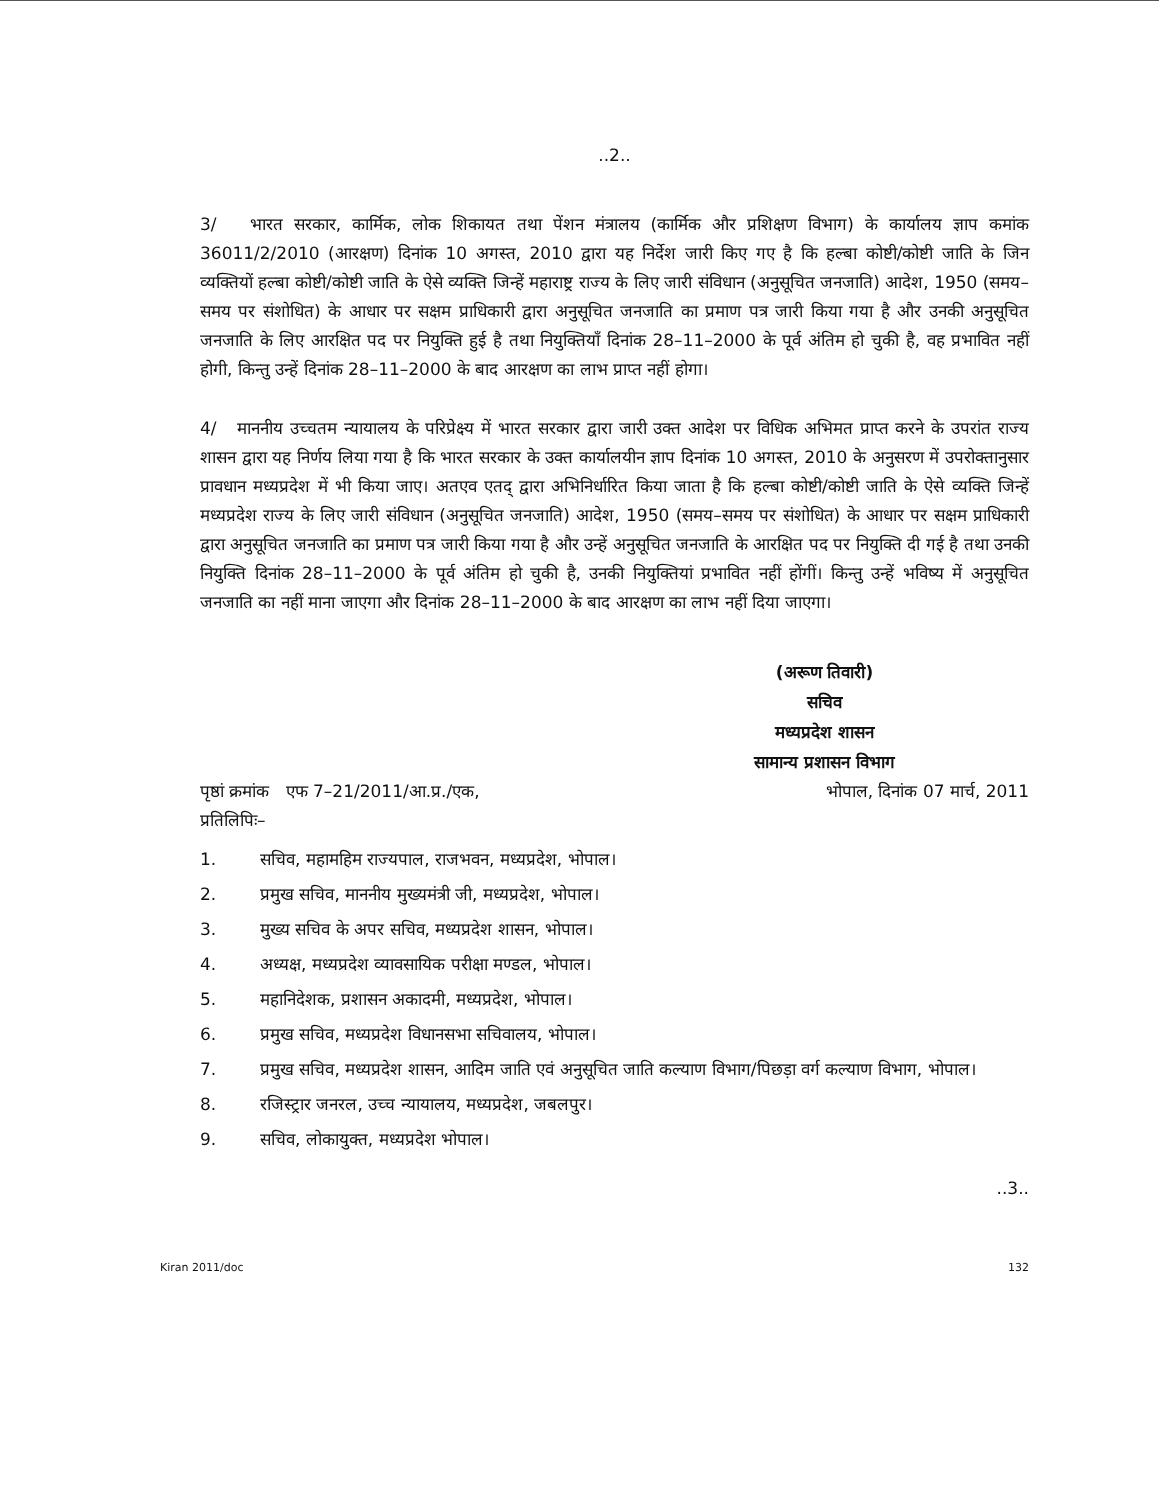..2..
3/ भारत सरकार, कार्मिक, लोक शिकायत तथा पेंशन मंत्रालय (कार्मिक और प्रशिक्षण विभाग) के कार्यालय ज्ञाप कमांक 36011/2/2010 (आरक्षण) दिनांक 10 अगस्त, 2010 द्वारा यह निर्देश जारी किए गए है कि हल्बा कोष्टी/कोष्टी जाति के जिन व्यक्तियों हल्बा कोष्टी/कोष्टी जाति के ऐसे व्यक्ति जिन्हें महाराष्ट्र राज्य के लिए जारी संविधान (अनुसूचित जनजाति) आदेश, 1950 (समय–समय पर संशोधित) के आधार पर सक्षम प्राधिकारी द्वारा अनुसूचित जनजाति का प्रमाण पत्र जारी किया गया है और उनकी अनुसूचित जनजाति के लिए आरक्षित पद पर नियुक्ति हुई है तथा नियुक्तियॉं दिनांक 28–11–2000 के पूर्व अंतिम हो चुकी है, वह प्रभावित नहीं होगी, किन्तु उन्हें दिनांक 28–11–2000 के बाद आरक्षण का लाभ प्राप्त नहीं होगा।
4/ माननीय उच्चतम न्यायालय के परिप्रेक्ष्य में भारत सरकार द्वारा जारी उक्त आदेश पर विधिक अभिमत प्राप्त करने के उपरांत राज्य शासन द्वारा यह निर्णय लिया गया है कि भारत सरकार के उक्त कार्यालयीन ज्ञाप दिनांक 10 अगस्त, 2010 के अनुसरण में उपरोक्तानुसार प्रावधान मध्यप्रदेश में भी किया जाए। अतएव एतद् द्वारा अभिनिर्धारित किया जाता है कि हल्बा कोष्टी/कोष्टी जाति के ऐसे व्यक्ति जिन्हें मध्यप्रदेश राज्य के लिए जारी संविधान (अनुसूचित जनजाति) आदेश, 1950 (समय–समय पर संशोधित) के आधार पर सक्षम प्राधिकारी द्वारा अनुसूचित जनजाति का प्रमाण पत्र जारी किया गया है और उन्हें अनुसूचित जनजाति के आरक्षित पद पर नियुक्ति दी गई है तथा उनकी नियुक्ति दिनांक 28–11–2000 के पूर्व अंतिम हो चुकी है, उनकी नियुक्तियां प्रभावित नहीं होंगीं। किन्तु उन्हें भविष्य में अनुसूचित जनजाति का नहीं माना जाएगा और दिनांक 28–11–2000 के बाद आरक्षण का लाभ नहीं दिया जाएगा।
(अरूण तिवारी)
सचिव
मध्यप्रदेश शासन
सामान्य प्रशासन विभाग
पृष्ठां क्रमांक एफ 7–21/2011/आ.प्र./एक, भोपाल, दिनांक 07 मार्च, 2011
प्रतिलिपिः–
1. सचिव, महामहिम राज्यपाल, राजभवन, मध्यप्रदेश, भोपाल।
2. प्रमुख सचिव, माननीय मुख्यमंत्री जी, मध्यप्रदेश, भोपाल।
3. मुख्य सचिव के अपर सचिव, मध्यप्रदेश शासन, भोपाल।
4. अध्यक्ष, मध्यप्रदेश व्यावसायिक परीक्षा मण्डल, भोपाल।
5. महानिदेशक, प्रशासन अकादमी, मध्यप्रदेश, भोपाल।
6. प्रमुख सचिव, मध्यप्रदेश विधानसभा सचिवालय, भोपाल।
7. प्रमुख सचिव, मध्यप्रदेश शासन, आदिम जाति एवं अनुसूचित जाति कल्याण विभाग/पिछड़ा वर्ग कल्याण विभाग, भोपाल।
8. रजिस्ट्रार जनरल, उच्च न्यायालय, मध्यप्रदेश, जबलपुर।
9. सचिव, लोकायुक्त, मध्यप्रदेश भोपाल।
..3..
Kiran 2011/doc 132